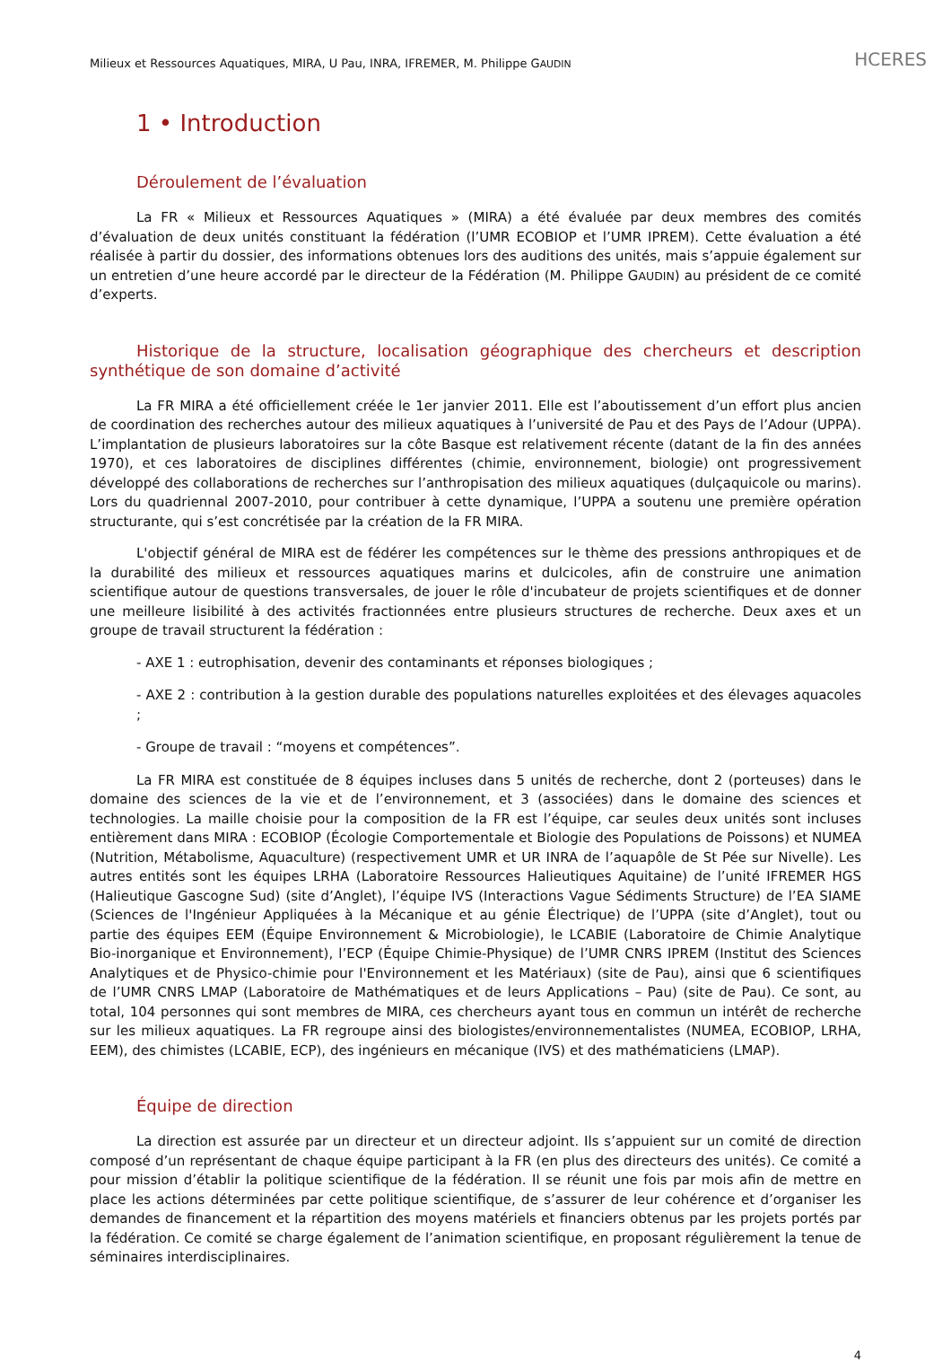Milieux et Ressources Aquatiques, MIRA, U Pau, INRA, IFREMER, M. Philippe GAUDIN HCERES
1 • Introduction
Déroulement de l’évaluation
La FR « Milieux et Ressources Aquatiques » (MIRA) a été évaluée par deux membres des comités d’évaluation de deux unités constituant la fédération (l’UMR ECOBIOP et l’UMR IPREM). Cette évaluation a été réalisée à partir du dossier, des informations obtenues lors des auditions des unités, mais s’appuie également sur un entretien d’une heure accordé par le directeur de la Fédération (M. Philippe GAUDIN) au président de ce comité d’experts.
Historique de la structure, localisation géographique des chercheurs et description synthétique de son domaine d’activité
La FR MIRA a été officiellement créée le 1er janvier 2011. Elle est l’aboutissement d’un effort plus ancien de coordination des recherches autour des milieux aquatiques à l’université de Pau et des Pays de l’Adour (UPPA). L’implantation de plusieurs laboratoires sur la côte Basque est relativement récente (datant de la fin des années 1970), et ces laboratoires de disciplines différentes (chimie, environnement, biologie) ont progressivement développé des collaborations de recherches sur l’anthropisation des milieux aquatiques (dulçaquicole ou marins). Lors du quadriennal 2007-2010, pour contribuer à cette dynamique, l’UPPA a soutenu une première opération structurante, qui s’est concrétisée par la création de la FR MIRA.
L'objectif général de MIRA est de fédérer les compétences sur le thème des pressions anthropiques et de la durabilité des milieux et ressources aquatiques marins et dulcicoles, afin de construire une animation scientifique autour de questions transversales, de jouer le rôle d'incubateur de projets scientifiques et de donner une meilleure lisibilité à des activités fractionnées entre plusieurs structures de recherche. Deux axes et un groupe de travail structurent la fédération :
- AXE 1 : eutrophisation, devenir des contaminants et réponses biologiques ;
- AXE 2 : contribution à la gestion durable des populations naturelles exploitées et des élevages aquacoles ;
- Groupe de travail : “moyens et compétences”.
La FR MIRA est constituée de 8 équipes incluses dans 5 unités de recherche, dont 2 (porteuses) dans le domaine des sciences de la vie et de l’environnement, et 3 (associées) dans le domaine des sciences et technologies. La maille choisie pour la composition de la FR est l’équipe, car seules deux unités sont incluses entièrement dans MIRA : ECOBIOP (Écologie Comportementale et Biologie des Populations de Poissons) et NUMEA (Nutrition, Métabolisme, Aquaculture) (respectivement UMR et UR INRA de l’aquapôle de St Pée sur Nivelle). Les autres entités sont les équipes LRHA (Laboratoire Ressources Halieutiques Aquitaine) de l’unité IFREMER HGS (Halieutique Gascogne Sud) (site d’Anglet), l’équipe IVS (Interactions Vague Sédiments Structure) de l’EA SIAME (Sciences de l'Ingénieur Appliquées à la Mécanique et au génie Électrique) de l’UPPA (site d’Anglet), tout ou partie des équipes EEM (Équipe Environnement & Microbiologie), le LCABIE (Laboratoire de Chimie Analytique Bio-inorganique et Environnement), l’ECP (Équipe Chimie-Physique) de l’UMR CNRS IPREM (Institut des Sciences Analytiques et de Physico-chimie pour l'Environnement et les Matériaux) (site de Pau), ainsi que 6 scientifiques de l’UMR CNRS LMAP (Laboratoire de Mathématiques et de leurs Applications – Pau) (site de Pau). Ce sont, au total, 104 personnes qui sont membres de MIRA, ces chercheurs ayant tous en commun un intérêt de recherche sur les milieux aquatiques. La FR regroupe ainsi des biologistes/environnementalistes (NUMEA, ECOBIOP, LRHA, EEM), des chimistes (LCABIE, ECP), des ingénieurs en mécanique (IVS) et des mathématiciens (LMAP).
Équipe de direction
La direction est assurée par un directeur et un directeur adjoint. Ils s’appuient sur un comité de direction composé d’un représentant de chaque équipe participant à la FR (en plus des directeurs des unités). Ce comité a pour mission d’établir la politique scientifique de la fédération. Il se réunit une fois par mois afin de mettre en place les actions déterminées par cette politique scientifique, de s’assurer de leur cohérence et d’organiser les demandes de financement et la répartition des moyens matériels et financiers obtenus par les projets portés par la fédération. Ce comité se charge également de l’animation scientifique, en proposant régulièrement la tenue de séminaires interdisciplinaires.
4